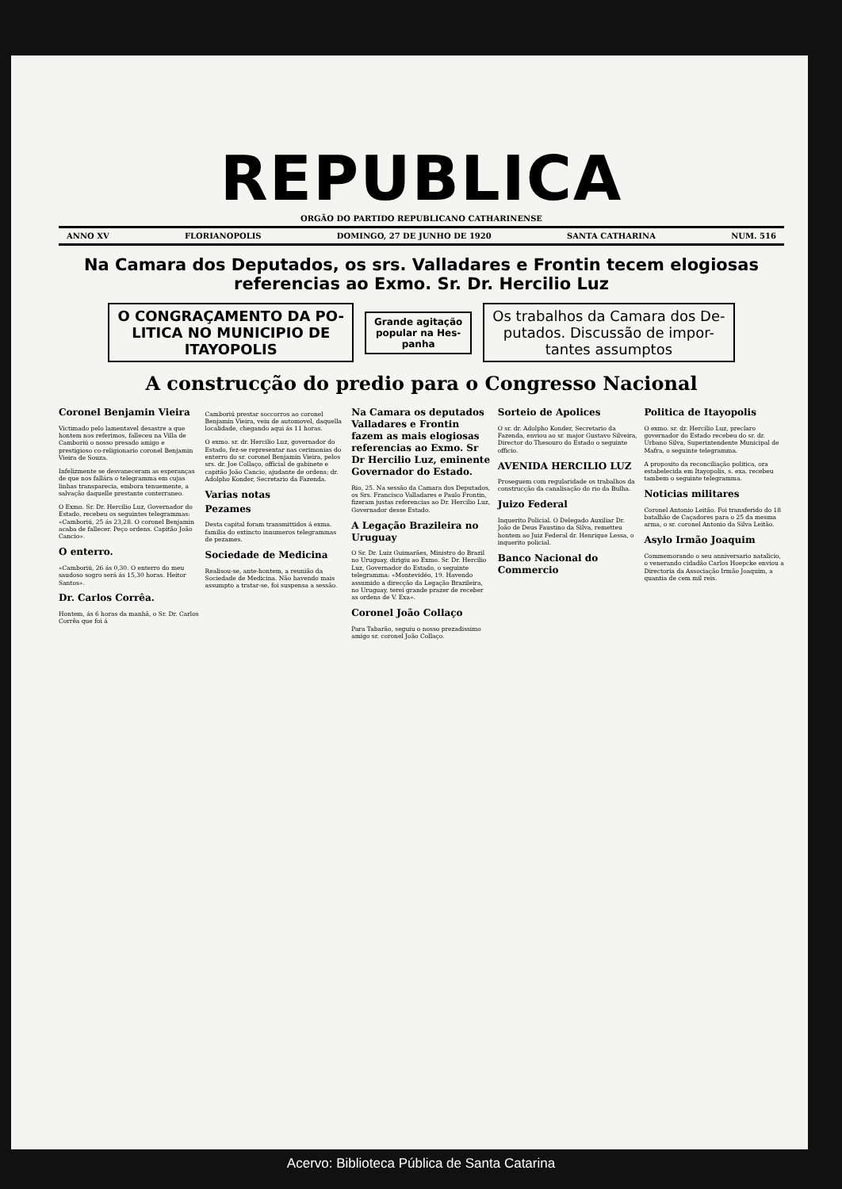REPUBLICA
ORGÃO DO PARTIDO REPUBLICANO CATHARINENSE
ANNO XV FLORIANOPOLIS DOMINGO, 27 DE JUNHO DE 1920 SANTA CATHARINA NUM. 516
Na Camara dos Deputados, os srs. Valladares e Frontin tecem elogiosas referencias ao Exmo. Sr. Dr. Hercilio Luz
O CONGRAÇAMENTO DA PO-
LITICA NO MUNICIPIO DE
ITAYOPOLIS
Grande agitação
popular na Hes-
panha
Os trabalhos da Camara dos De-
putados. Discussão de impor-
tantes assumptos
A construcção do predio para o Congresso Nacional
Coronel Benjamin Vieira
Victimado pelo lamentavel desastre a que hontem nos referimos, falleceu na Villa de Camboriú o nosso presado amigo e prestigioso co-religionario coronel Benjamin Vieira de Souza.
Infelizmente se desvaneceram as esperanças de que nos fallára o telegramma em cujas linhas transparecia, embora tenuemente, a salvação daquelle prestante conterraneo.
O Exmo. Sr. Dr. Hercilio Luz, Governador do Estado, recebeu os seguintes telegrammas: «Camboriú, 25 ás 23,28. O coronel Benjamin acaba de fallecer. Peço ordens. Capitão João Cancio».
O enterro.
«Camboriú, 26 ás 0,30. O enterro do meu saudoso sogro será ás 15,30 horas. Heitor Santos».
Dr. Carlos Corrêa.
Hontem, ás 6 horas da manhã, o Sr. Dr. Carlos Corrêa que foi á
Camboriú prestar soccorros ao coronel Benjamin Vieira, veiu de automovel, daquella localidade, chegando aqui ás 11 horas.
O exmo. sr. dr. Hercilio Luz, governador do Estado, fez-se representar nas cerimonias do enterro do sr. coronel Benjamin Vieira, pelos srs. dr. Joe Collaço, official de gabinete e capitão João Cancio, ajudante de ordens; dr. Adolpho Konder, Secretario da Fazenda.
Varias notas
Pezames
Desta capital foram transmittidos á exma. familia do extincto innumeros telegrammas de pezames.
Sociedade de Medicina
Realisou-se, ante-hontem, a reunião da Sociedade de Medicina. Não havendo mais assumpto a tratar-se, foi suspensa a sessão.
Na Camara os deputados Valladares e Frontin fazem as mais elogiosas referencias ao Exmo. Sr Dr Hercilio Luz, eminente Governador do Estado.
Rio, 25. Na sessão da Camara dos Deputados, os Srs. Francisco Valladares e Paulo Frontin, fizeram justas referencias ao Dr. Hercilio Luz, Governador desse Estado.
A Legação Brazileira no Uruguay
O Sr. Dr. Luiz Guimarães, Ministro do Brazil no Uruguay, dirigiu ao Exmo. Sr. Dr. Hercilio Luz, Governador do Estado, o seguinte telegramma: «Montevidéo, 19. Havendo assumido a direcção da Legação Brazileira, no Uruguay, terei grande prazer de receber as ordens de V. Exa».
Coronel João Collaço
Para Tabarão, seguiu o nosso prezadissimo amigo sr. coronel João Collaço.
Sorteio de Apolices
O sr. dr. Adolpho Konder, Secretario da Fazenda, enviou ao sr. major Gustavo Silveira, Director do Thesouro do Estado o seguinte officio.
AVENIDA HERCILIO LUZ
Proseguem com regularidade os trabalhos da construcção da canalisação do rio da Bulha.
Juizo Federal
Inquerito Policial. O Delegado Auxiliar Dr. João de Deus Faustino da Silva, remetteu hontem ao Juiz Federal dr. Henrique Lessa, o inquerito policial.
Banco Nacional do Commercio
Politica de Itayopolis
O exmo. sr. dr. Hercilio Luz, preclaro governador do Estado recebeu do sr. dr. Urbano Silva, Superintendente Municipal de Mafra, o seguinte telegramma.
A proposito da reconciliação politica, ora estabelecida em Itayopolis, s. exa. recebeu tambem o seguinte telegramma.
Noticias militares
Coronel Antonio Leitão. Foi transferido do 18 batalhão de Caçadores para o 25 da mesma arma, o sr. coronel Antonio da Silva Leitão.
Asylo Irmão Joaquim
Commemorando o seu anniversario natalicio, o venerando cidadão Carlos Hoepcke enviou a Directoria da Associação Irmão Joaquim, a quantia de cem mil reis.
Acervo: Biblioteca Pública de Santa Catarina